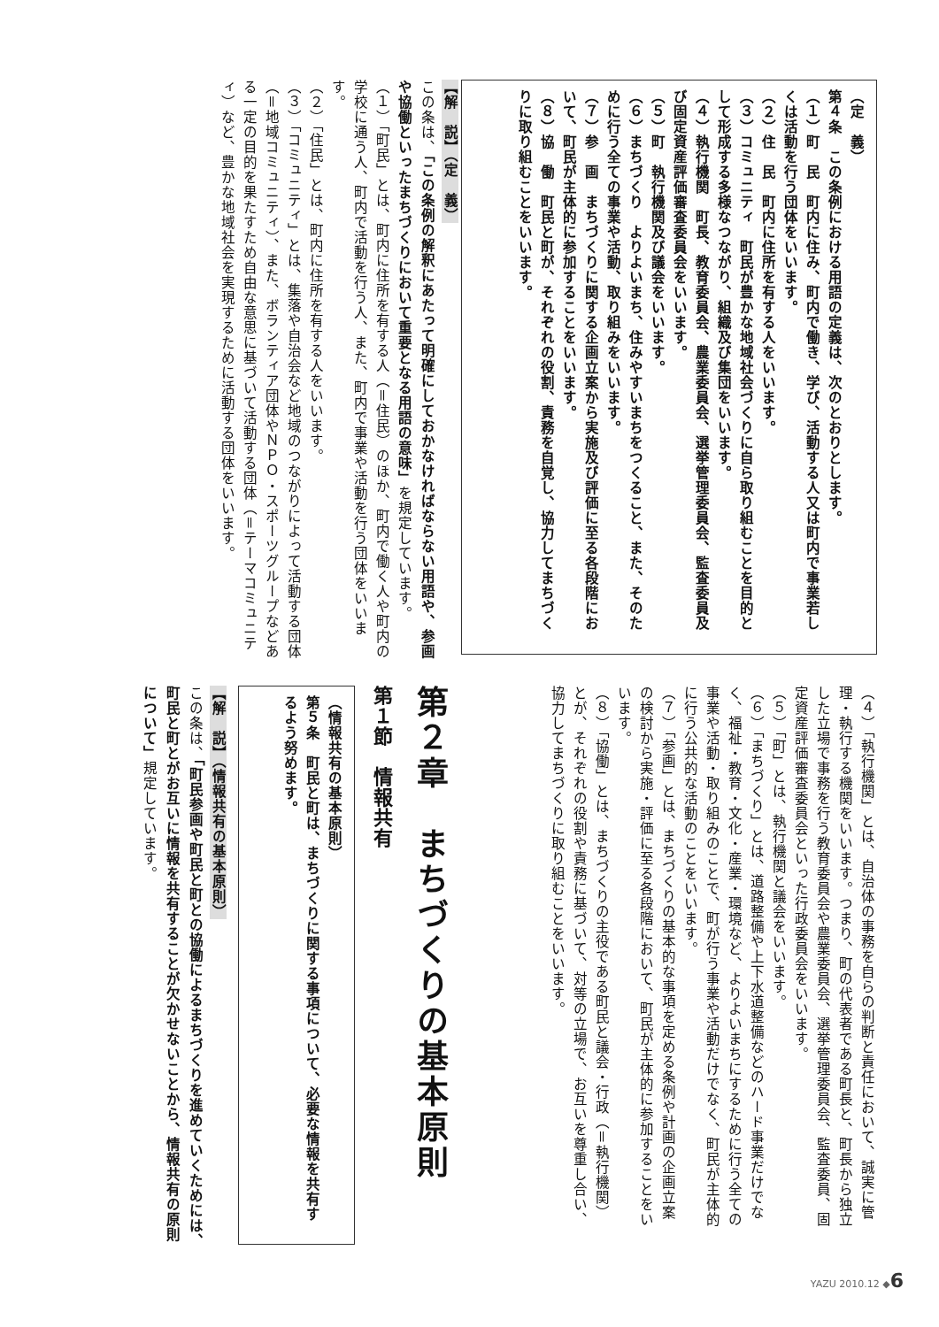（定　義）
第４条　この条例における用語の定義は、次のとおりとします。
（１）町　民　町内に住み、町内で働き、学び、活動する人又は町内で事業若しくは活動を行う団体をいいます。
（２）住　民　町内に住所を有する人をいいます。
（３）コミュニティ　町民が豊かな地域社会づくりに自ら取り組むことを目的として形成する多様なつながり、組織及び集団をいいます。
（４）執行機関　町長、教育委員会、農業委員会、選挙管理委員会、監査委員及び固定資産評価審査委員会をいいます。
（５）町　執行機関及び議会をいいます。
（６）まちづくり　よりよいまち、住みやすいまちをつくること、また、そのために行う全ての事業や活動、取り組みをいいます。
（７）参　画　まちづくりに関する企画立案から実施及び評価に至る各段階において、町民が主体的に参加することをいいます。
（８）協　働　町民と町が、それぞれの役割、責務を自覚し、協力してまちづくりに取り組むことをいいます。
【解　説】（定　義）
この条は、「この条例の解釈にあたって明確にしておかなければならない用語や、参画や協働といったまちづくりにおいて重要となる用語の意味」を規定しています。
（１）「町民」とは、町内に住所を有する人（＝住民）のほか、町内で働く人や町内の学校に通う人、町内で活動を行う人、また、町内で事業や活動を行う団体をいいます。
（２）「住民」とは、町内に住所を有する人をいいます。
（３）「コミュニティ」とは、集落や自治会など地域のつながりによって活動する団体（＝地域コミュニティ）、また、ボランティア団体やＮＰＯ・スポーツグループなどある一定の目的を果たすため自由な意思に基づいて活動する団体（＝テーマコミュニティ）など、豊かな地域社会を実現するために活動する団体をいいます。
（４）「執行機関」とは、自治体の事務を自らの判断と責任において、誠実に管理・執行する機関をいいます。つまり、町の代表者である町長と、町長から独立した立場で事務を行う教育委員会や農業委員会、選挙管理委員会、監査委員、固定資産評価審査委員会といった行政委員会をいいます。
（５）「町」とは、執行機関と議会をいいます。
（６）「まちづくり」とは、道路整備や上下水道整備などのハード事業だけでなく、福祉・教育・文化・産業・環境など、よりよいまちにするために行う全ての事業や活動・取り組みのことで、町が行う事業や活動だけでなく、町民が主体的に行う公共的な活動のことをいいます。
（７）「参画」とは、まちづくりの基本的な事項を定める条例や計画の企画立案の検討から実施・評価に至る各段階において、町民が主体的に参加することをいいます。
（８）「協働」とは、まちづくりの主役である町民と議会・行政（＝執行機関）とが、それぞれの役割や責務に基づいて、対等の立場で、お互いを尊重し合い、協力してまちづくりに取り組むことをいいます。
第２章　まちづくりの基本原則
第１節　情報共有
（情報共有の基本原則）
第５条　町民と町は、まちづくりに関する事項について、必要な情報を共有するよう努めます。
【解　説】（情報共有の基本原則）
この条は、「町民参画や町民と町との協働によるまちづくりを進めていくためには、町民と町とがお互いに情報を共有することが欠かせないことから、情報共有の原則について」規定しています。
YAZU 2010.12 ◆6